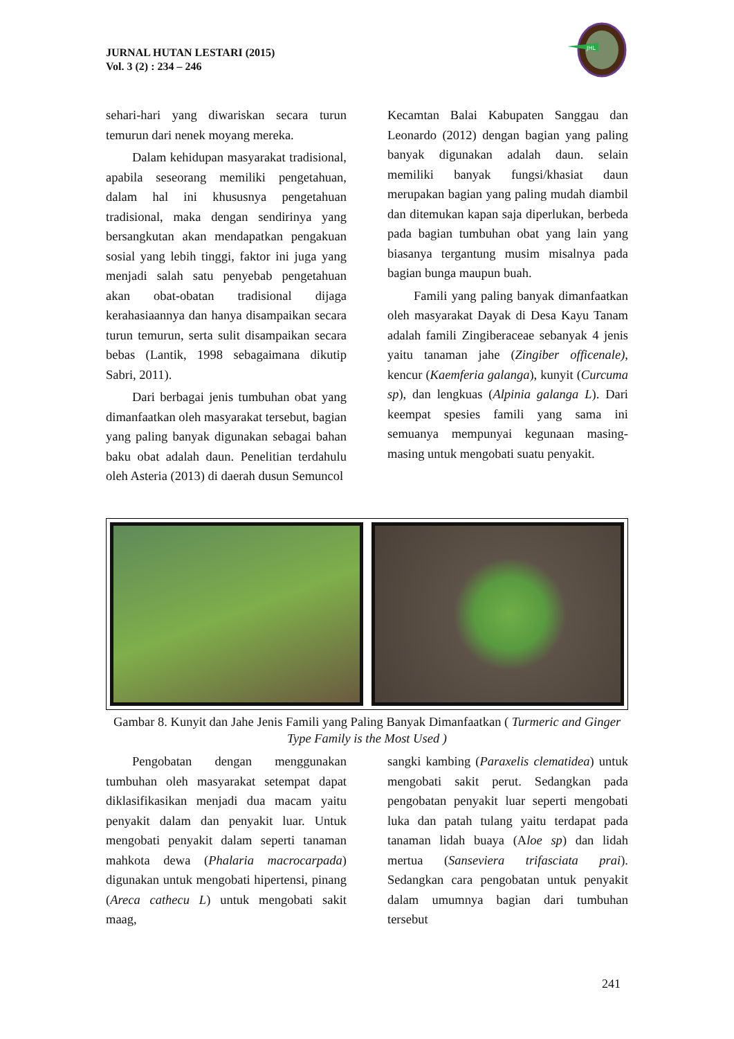JURNAL HUTAN LESTARI (2015)
Vol. 3 (2) : 234 – 246
JHL
sehari-hari yang diwariskan secara turun temurun dari nenek moyang mereka.
Dalam kehidupan masyarakat tradisional, apabila seseorang memiliki pengetahuan, dalam hal ini khususnya pengetahuan tradisional, maka dengan sendirinya yang bersangkutan akan mendapatkan pengakuan sosial yang lebih tinggi, faktor ini juga yang menjadi salah satu penyebab pengetahuan akan obat-obatan tradisional dijaga kerahasiaannya dan hanya disampaikan secara turun temurun, serta sulit disampaikan secara bebas (Lantik, 1998 sebagaimana dikutip Sabri, 2011).
Dari berbagai jenis tumbuhan obat yang dimanfaatkan oleh masyarakat tersebut, bagian yang paling banyak digunakan sebagai bahan baku obat adalah daun. Penelitian terdahulu oleh Asteria (2013) di daerah dusun Semuncol
Kecamtan Balai Kabupaten Sanggau dan Leonardo (2012) dengan bagian yang paling banyak digunakan adalah daun. selain memiliki banyak fungsi/khasiat daun merupakan bagian yang paling mudah diambil dan ditemukan kapan saja diperlukan, berbeda pada bagian tumbuhan obat yang lain yang biasanya tergantung musim misalnya pada bagian bunga maupun buah.
Famili yang paling banyak dimanfaatkan oleh masyarakat Dayak di Desa Kayu Tanam adalah famili Zingiberaceae sebanyak 4 jenis yaitu tanaman jahe (Zingiber officenale), kencur (Kaemferia galanga), kunyit (Curcuma sp), dan lengkuas (Alpinia galanga L). Dari keempat spesies famili yang sama ini semuanya mempunyai kegunaan masing-masing untuk mengobati suatu penyakit.
Gambar 8. Kunyit dan Jahe Jenis Famili yang Paling Banyak Dimanfaatkan ( Turmeric and Ginger Type Family is the Most Used )
Pengobatan dengan menggunakan tumbuhan oleh masyarakat setempat dapat diklasifikasikan menjadi dua macam yaitu penyakit dalam dan penyakit luar. Untuk mengobati penyakit dalam seperti tanaman mahkota dewa (Phalaria macrocarpada) digunakan untuk mengobati hipertensi, pinang (Areca cathecu L) untuk mengobati sakit maag,
sangki kambing (Paraxelis clematidea) untuk mengobati sakit perut. Sedangkan pada pengobatan penyakit luar seperti mengobati luka dan patah tulang yaitu terdapat pada tanaman lidah buaya (Aloe sp) dan lidah mertua (Sanseviera trifasciata prai). Sedangkan cara pengobatan untuk penyakit dalam umumnya bagian dari tumbuhan tersebut
241